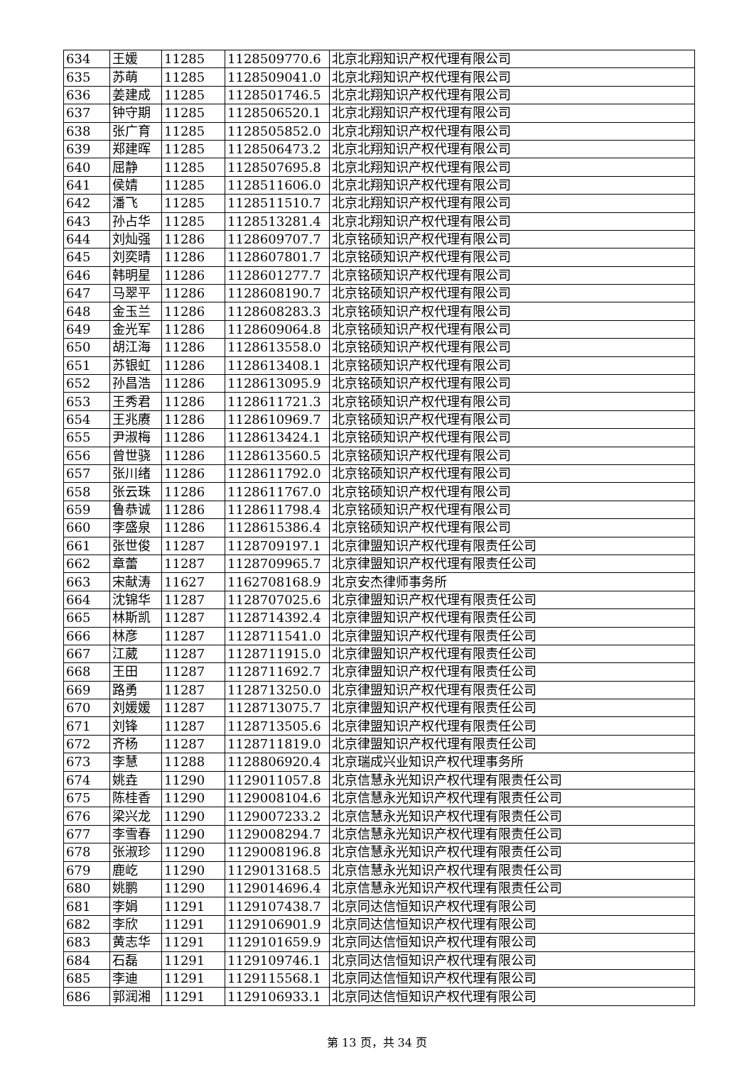| 634 | 王媛 | 11285 | 1128509770.6 | 北京北翔知识产权代理有限公司 |
| 635 | 苏萌 | 11285 | 1128509041.0 | 北京北翔知识产权代理有限公司 |
| 636 | 姜建成 | 11285 | 1128501746.5 | 北京北翔知识产权代理有限公司 |
| 637 | 钟守期 | 11285 | 1128506520.1 | 北京北翔知识产权代理有限公司 |
| 638 | 张广育 | 11285 | 1128505852.0 | 北京北翔知识产权代理有限公司 |
| 639 | 郑建晖 | 11285 | 1128506473.2 | 北京北翔知识产权代理有限公司 |
| 640 | 屈静 | 11285 | 1128507695.8 | 北京北翔知识产权代理有限公司 |
| 641 | 侯婧 | 11285 | 1128511606.0 | 北京北翔知识产权代理有限公司 |
| 642 | 潘飞 | 11285 | 1128511510.7 | 北京北翔知识产权代理有限公司 |
| 643 | 孙占华 | 11285 | 1128513281.4 | 北京北翔知识产权代理有限公司 |
| 644 | 刘灿强 | 11286 | 1128609707.7 | 北京铭硕知识产权代理有限公司 |
| 645 | 刘奕晴 | 11286 | 1128607801.7 | 北京铭硕知识产权代理有限公司 |
| 646 | 韩明星 | 11286 | 1128601277.7 | 北京铭硕知识产权代理有限公司 |
| 647 | 马翠平 | 11286 | 1128608190.7 | 北京铭硕知识产权代理有限公司 |
| 648 | 金玉兰 | 11286 | 1128608283.3 | 北京铭硕知识产权代理有限公司 |
| 649 | 金光军 | 11286 | 1128609064.8 | 北京铭硕知识产权代理有限公司 |
| 650 | 胡江海 | 11286 | 1128613558.0 | 北京铭硕知识产权代理有限公司 |
| 651 | 苏银虹 | 11286 | 1128613408.1 | 北京铭硕知识产权代理有限公司 |
| 652 | 孙昌浩 | 11286 | 1128613095.9 | 北京铭硕知识产权代理有限公司 |
| 653 | 王秀君 | 11286 | 1128611721.3 | 北京铭硕知识产权代理有限公司 |
| 654 | 王兆赓 | 11286 | 1128610969.7 | 北京铭硕知识产权代理有限公司 |
| 655 | 尹淑梅 | 11286 | 1128613424.1 | 北京铭硕知识产权代理有限公司 |
| 656 | 曾世骁 | 11286 | 1128613560.5 | 北京铭硕知识产权代理有限公司 |
| 657 | 张川绪 | 11286 | 1128611792.0 | 北京铭硕知识产权代理有限公司 |
| 658 | 张云珠 | 11286 | 1128611767.0 | 北京铭硕知识产权代理有限公司 |
| 659 | 鲁恭诚 | 11286 | 1128611798.4 | 北京铭硕知识产权代理有限公司 |
| 660 | 李盛泉 | 11286 | 1128615386.4 | 北京铭硕知识产权代理有限公司 |
| 661 | 张世俊 | 11287 | 1128709197.1 | 北京律盟知识产权代理有限责任公司 |
| 662 | 章蕾 | 11287 | 1128709965.7 | 北京律盟知识产权代理有限责任公司 |
| 663 | 宋献涛 | 11627 | 1162708168.9 | 北京安杰律师事务所 |
| 664 | 沈锦华 | 11287 | 1128707025.6 | 北京律盟知识产权代理有限责任公司 |
| 665 | 林斯凯 | 11287 | 1128714392.4 | 北京律盟知识产权代理有限责任公司 |
| 666 | 林彦 | 11287 | 1128711541.0 | 北京律盟知识产权代理有限责任公司 |
| 667 | 江葳 | 11287 | 1128711915.0 | 北京律盟知识产权代理有限责任公司 |
| 668 | 王田 | 11287 | 1128711692.7 | 北京律盟知识产权代理有限责任公司 |
| 669 | 路勇 | 11287 | 1128713250.0 | 北京律盟知识产权代理有限责任公司 |
| 670 | 刘媛媛 | 11287 | 1128713075.7 | 北京律盟知识产权代理有限责任公司 |
| 671 | 刘锋 | 11287 | 1128713505.6 | 北京律盟知识产权代理有限责任公司 |
| 672 | 齐杨 | 11287 | 1128711819.0 | 北京律盟知识产权代理有限责任公司 |
| 673 | 李慧 | 11288 | 1128806920.4 | 北京瑞成兴业知识产权代理事务所 |
| 674 | 姚垚 | 11290 | 1129011057.8 | 北京信慧永光知识产权代理有限责任公司 |
| 675 | 陈桂香 | 11290 | 1129008104.6 | 北京信慧永光知识产权代理有限责任公司 |
| 676 | 梁兴龙 | 11290 | 1129007233.2 | 北京信慧永光知识产权代理有限责任公司 |
| 677 | 李雪春 | 11290 | 1129008294.7 | 北京信慧永光知识产权代理有限责任公司 |
| 678 | 张淑珍 | 11290 | 1129008196.8 | 北京信慧永光知识产权代理有限责任公司 |
| 679 | 鹿屹 | 11290 | 1129013168.5 | 北京信慧永光知识产权代理有限责任公司 |
| 680 | 姚鹏 | 11290 | 1129014696.4 | 北京信慧永光知识产权代理有限责任公司 |
| 681 | 李娟 | 11291 | 1129107438.7 | 北京同达信恒知识产权代理有限公司 |
| 682 | 李欣 | 11291 | 1129106901.9 | 北京同达信恒知识产权代理有限公司 |
| 683 | 黄志华 | 11291 | 1129101659.9 | 北京同达信恒知识产权代理有限公司 |
| 684 | 石磊 | 11291 | 1129109746.1 | 北京同达信恒知识产权代理有限公司 |
| 685 | 李迪 | 11291 | 1129115568.1 | 北京同达信恒知识产权代理有限公司 |
| 686 | 郭润湘 | 11291 | 1129106933.1 | 北京同达信恒知识产权代理有限公司 |
第 13 页，共 34 页